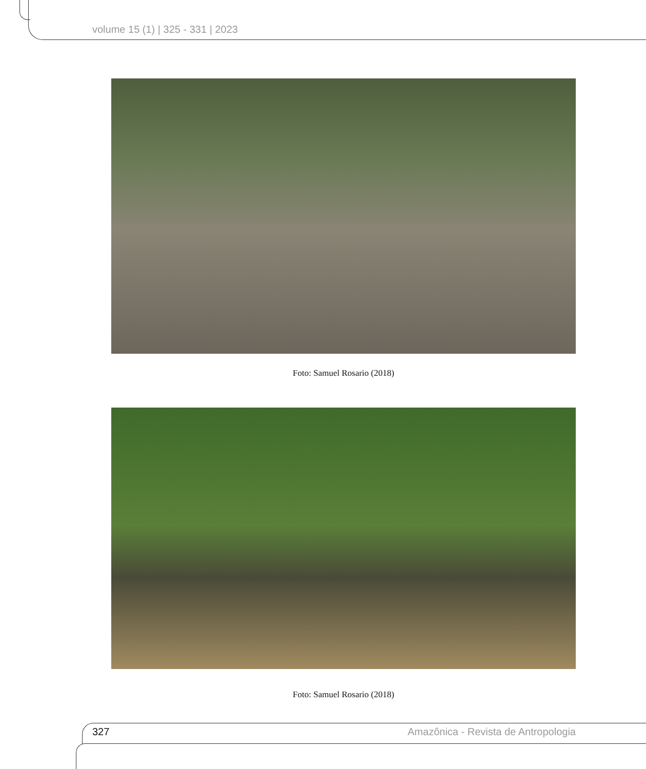volume 15 (1) | 325 - 331 | 2023
Foto: Samuel Rosario (2018)
Foto: Samuel Rosario (2018)
327 Amazônica - Revista de Antropologia